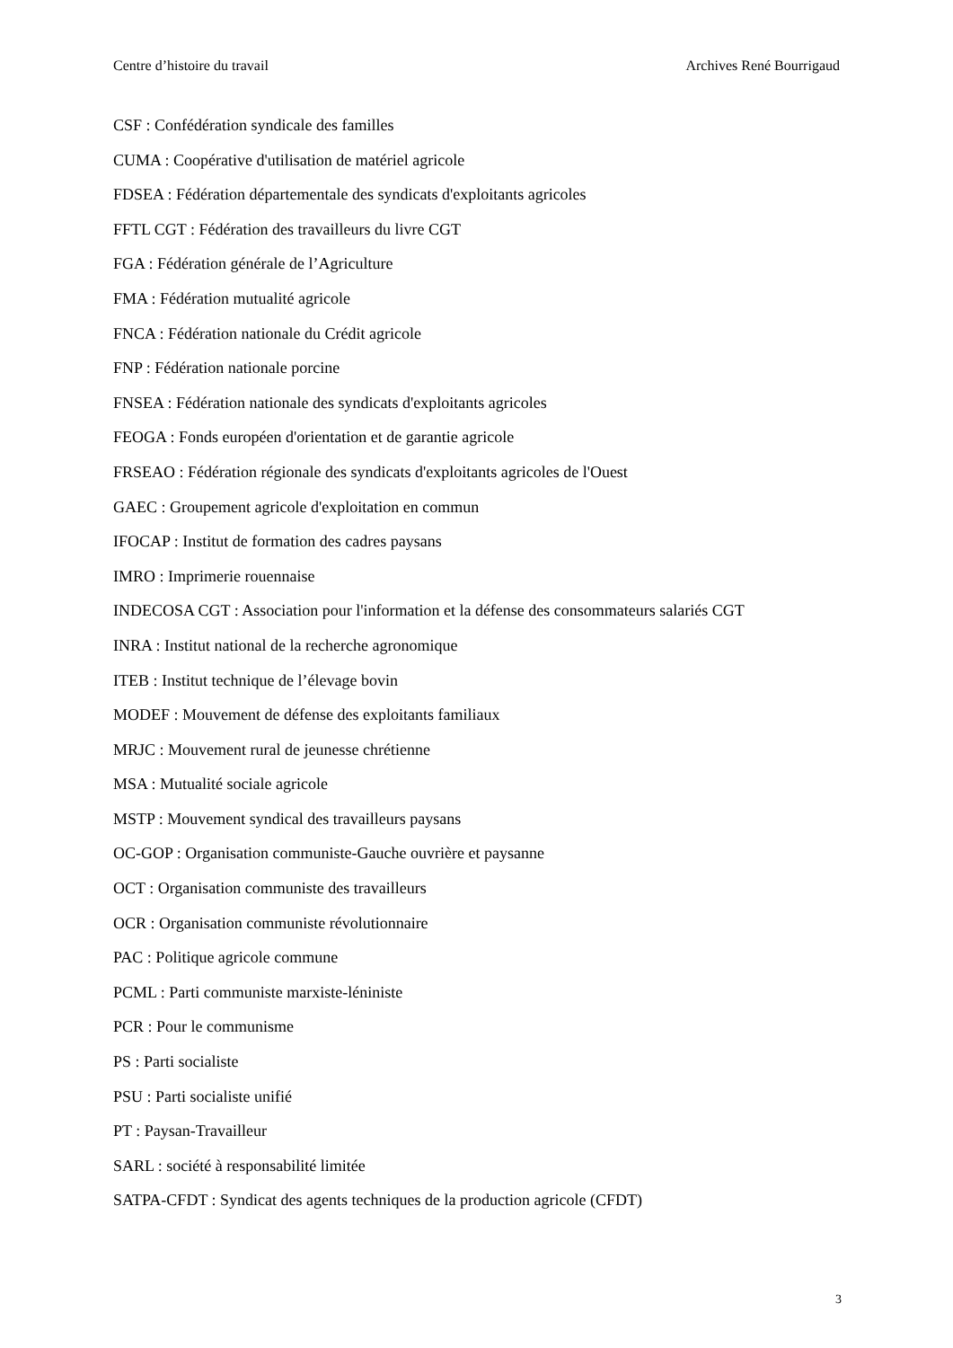Centre d’histoire du travail Archives René Bourrigaud
CSF : Confédération syndicale des familles
CUMA : Coopérative d'utilisation de matériel agricole
FDSEA : Fédération départementale des syndicats d'exploitants agricoles
FFTL CGT : Fédération des travailleurs du livre CGT
FGA : Fédération générale de l’Agriculture
FMA : Fédération mutualité agricole
FNCA : Fédération nationale du Crédit agricole
FNP : Fédération nationale porcine
FNSEA : Fédération nationale des syndicats d'exploitants agricoles
FEOGA : Fonds européen d'orientation et de garantie agricole
FRSEAO : Fédération régionale des syndicats d'exploitants agricoles de l'Ouest
GAEC : Groupement agricole d'exploitation en commun
IFOCAP : Institut de formation des cadres paysans
IMRO : Imprimerie rouennaise
INDECOSA CGT : Association pour l'information et la défense des consommateurs salariés CGT
INRA : Institut national de la recherche agronomique
ITEB : Institut technique de l’élevage bovin
MODEF : Mouvement de défense des exploitants familiaux
MRJC : Mouvement rural de jeunesse chrétienne
MSA : Mutualité sociale agricole
MSTP : Mouvement syndical des travailleurs paysans
OC-GOP : Organisation communiste-Gauche ouvrière et paysanne
OCT : Organisation communiste des travailleurs
OCR : Organisation communiste révolutionnaire
PAC : Politique agricole commune
PCML : Parti communiste marxiste-léniniste
PCR : Pour le communisme
PS : Parti socialiste
PSU : Parti socialiste unifié
PT : Paysan-Travailleur
SARL : société à responsabilité limitée
SATPA-CFDT : Syndicat des agents techniques de la production agricole (CFDT)
3